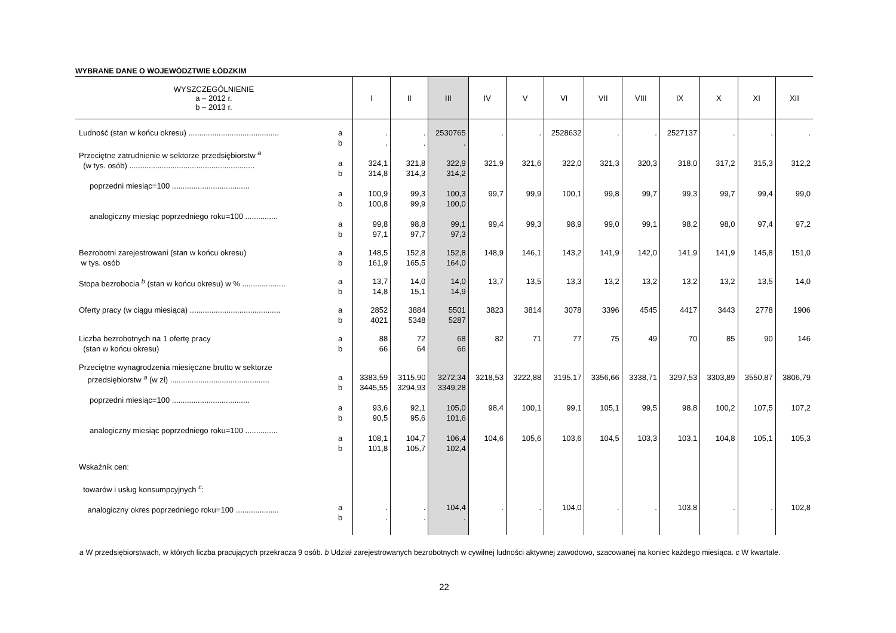WYBRANE DANE O WOJEWÓDZTWIE ŁÓDZKIM
| WYSZCZEGÓLNIENIE a – 2012 r. b – 2013 r. | | I | II | III | IV | V | VI | VII | VIII | IX | X | XI | XII |
| --- | --- | --- | --- | --- | --- | --- | --- | --- | --- | --- | --- | --- | --- |
| Ludność (stan w końcu okresu) .......................................... | a b | . . | . . | 2530765 . | . | . | 2528632 | . | . | 2527137 | . | . | . |
| Przeciętne zatrudnienie w sektorze przedsiębiorstw <sup>a</sup> (w tys. osób) .......................................................... poprzedni miesiąc=100 .................................... analogiczny miesiąc poprzedniego roku=100 ............... | a b a b a b | 324,1 314,8 100,9 100,8 99,8 97,1 | 321,8 314,3 99,3 99,9 98,8 97,7 | 322,9 314,2 100,3 100,0 99,1 97,3 | 321,9 99,7 99,4 | 321,6 99,9 99,3 | 322,0 100,1 98,9 | 321,3 99,8 99,0 | 320,3 99,7 99,1 | 318,0 99,3 98,2 | 317,2 99,7 98,0 | 315,3 99,4 97,4 | 312,2 99,0 97,2 |
| Bezrobotni zarejestrowani (stan w końcu okresu) w tys. osób | a b | 148,5 161,9 | 152,8 165,5 | 152,8 164,0 | 148,9 | 146,1 | 143,2 | 141,9 | 142,0 | 141,9 | 141,9 | 145,8 | 151,0 |
| Stopa bezrobocia <sup>b</sup> (stan w końcu okresu) w % .................... | a b | 13,7 14,8 | 14,0 15,1 | 14,0 14,9 | 13,7 | 13,5 | 13,3 | 13,2 | 13,2 | 13,2 | 13,2 | 13,5 | 14,0 |
| Oferty pracy (w ciągu miesiąca) .......................................... | a b | 2852 4021 | 3884 5348 | 5501 5287 | 3823 | 3814 | 3078 | 3396 | 4545 | 4417 | 3443 | 2778 | 1906 |
| Liczba bezrobotnych na 1 ofertę pracy (stan w końcu okresu) | a b | 88 66 | 72 64 | 68 66 | 82 | 71 | 77 | 75 | 49 | 70 | 85 | 90 | 146 |
| Przeciętne wynagrodzenia miesięczne brutto w sektorze przedsiębiorstw <sup>a</sup> (w zł) .............................................. poprzedni miesiąc=100 .................................... analogiczny miesiąc poprzedniego roku=100 ............... | a b a b a b | 3383,59 3445,55 93,6 90,5 108,1 101,8 | 3115,90 3294,93 92,1 95,6 104,7 105,7 | 3272,34 3349,28 105,0 101,6 106,4 102,4 | 3218,53 98,4 104,6 | 3222,88 100,1 105,6 | 3195,17 99,1 103,6 | 3356,66 105,1 104,5 | 3338,71 99,5 103,3 | 3297,53 98,8 103,1 | 3303,89 100,2 104,8 | 3550,87 107,5 105,1 | 3806,79 107,2 105,3 |
| Wskaźnik cen: towarów i usług konsumpcyjnych <sup>c</sup>: analogiczny okres poprzedniego roku=100 .................... | a b | . . | . . | 104,4 . | . | . | 104,0 | . | . | 103,8 | . | . | 102,8 |
a W przedsiębiorstwach, w których liczba pracujących przekracza 9 osób. b Udział zarejestrowanych bezrobotnych w cywilnej ludności aktywnej zawodowo, szacowanej na koniec każdego miesiąca. c W kwartale.
22